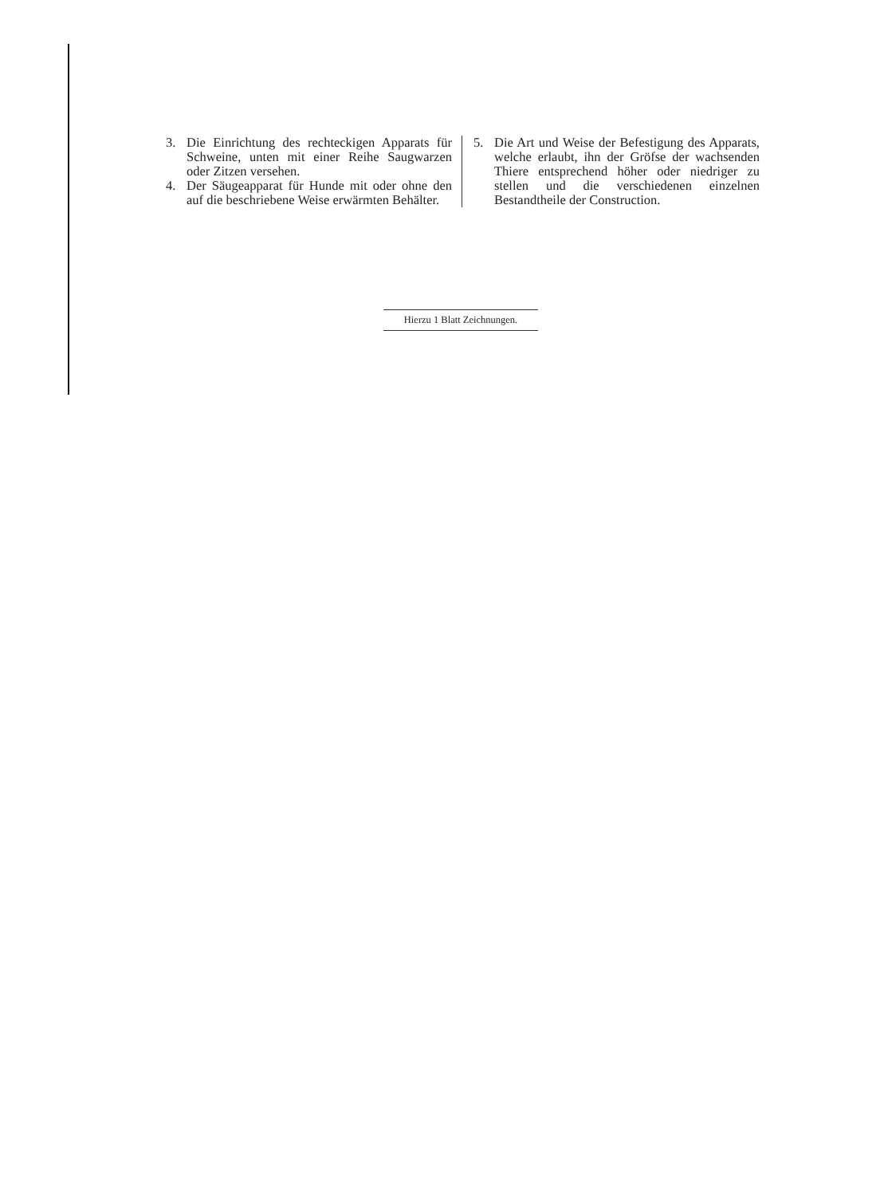3. Die Einrichtung des rechteckigen Apparats für Schweine, unten mit einer Reihe Saugwarzen oder Zitzen versehen.
4. Der Säugeapparat für Hunde mit oder ohne den auf die beschriebene Weise erwärmten Behälter.
5. Die Art und Weise der Befestigung des Apparats, welche erlaubt, ihn der Gröfse der wachsenden Thiere entsprechend höher oder niedriger zu stellen und die verschiedenen einzelnen Bestandtheile der Construction.
Hierzu 1 Blatt Zeichnungen.